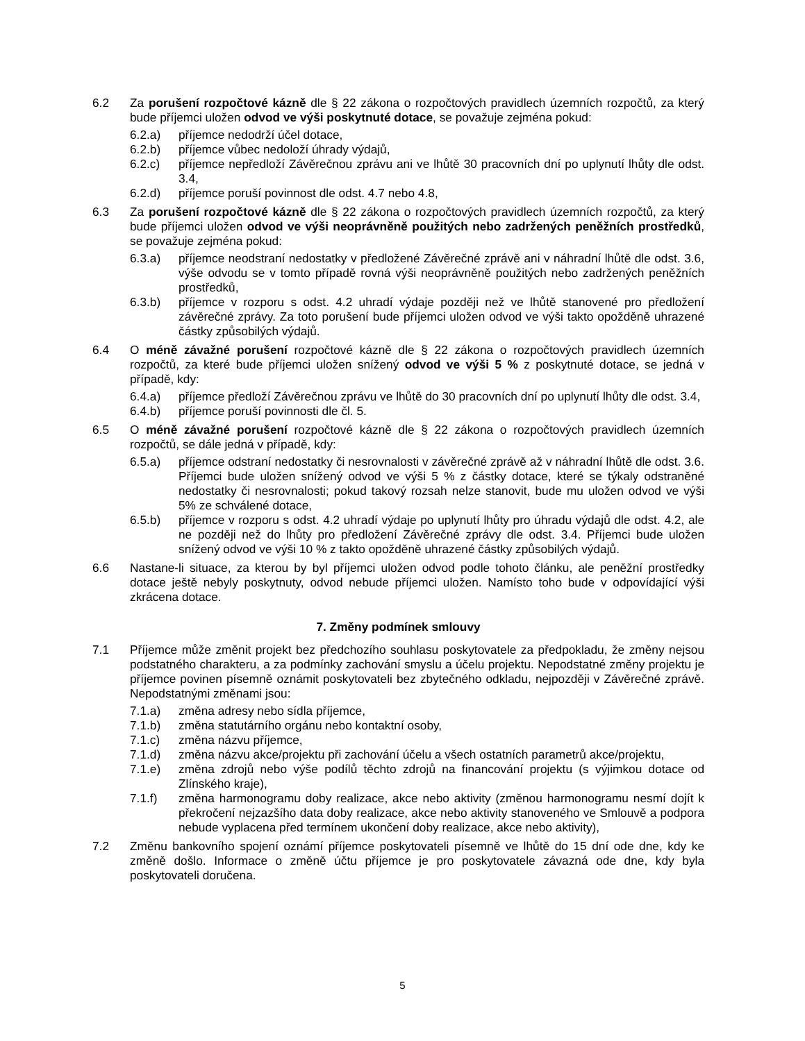6.2 Za porušení rozpočtové kázně dle § 22 zákona o rozpočtových pravidlech územních rozpočtů, za který bude příjemci uložen odvod ve výši poskytnuté dotace, se považuje zejména pokud:
6.2.a) příjemce nedodrží účel dotace,
6.2.b) příjemce vůbec nedoloží úhrady výdajů,
6.2.c) příjemce nepředloží Závěrečnou zprávu ani ve lhůtě 30 pracovních dní po uplynutí lhůty dle odst. 3.4,
6.2.d) příjemce poruší povinnost dle odst. 4.7 nebo 4.8,
6.3 Za porušení rozpočtové kázně dle § 22 zákona o rozpočtových pravidlech územních rozpočtů, za který bude příjemci uložen odvod ve výši neoprávněně použitých nebo zadržených peněžních prostředků, se považuje zejména pokud:
6.3.a) příjemce neodstraní nedostatky v předložené Závěrečné zprávě ani v náhradní lhůtě dle odst. 3.6, výše odvodu se v tomto případě rovná výši neoprávněně použitých nebo zadržených peněžních prostředků,
6.3.b) příjemce v rozporu s odst. 4.2 uhradí výdaje později než ve lhůtě stanovené pro předložení závěrečné zprávy. Za toto porušení bude příjemci uložen odvod ve výši takto opožděně uhrazené částky způsobilých výdajů.
6.4 O méně závažné porušení rozpočtové kázně dle § 22 zákona o rozpočtových pravidlech územních rozpočtů, za které bude příjemci uložen snížený odvod ve výši 5 % z poskytnuté dotace, se jedná v případě, kdy:
6.4.a) příjemce předloží Závěrečnou zprávu ve lhůtě do 30 pracovních dní po uplynutí lhůty dle odst. 3.4,
6.4.b) příjemce poruší povinnosti dle čl. 5.
6.5 O méně závažné porušení rozpočtové kázně dle § 22 zákona o rozpočtových pravidlech územních rozpočtů, se dále jedná v případě, kdy:
6.5.a) příjemce odstraní nedostatky či nesrovnalosti v závěrečné zprávě až v náhradní lhůtě dle odst. 3.6. Příjemci bude uložen snížený odvod ve výši 5 % z částky dotace, které se týkaly odstraněné nedostatky či nesrovnalosti; pokud takový rozsah nelze stanovit, bude mu uložen odvod ve výši 5% ze schválené dotace,
6.5.b) příjemce v rozporu s odst. 4.2 uhradí výdaje po uplynutí lhůty pro úhradu výdajů dle odst. 4.2, ale ne později než do lhůty pro předložení Závěrečné zprávy dle odst. 3.4. Příjemci bude uložen snížený odvod ve výši 10 % z takto opožděně uhrazené částky způsobilých výdajů.
6.6 Nastane-li situace, za kterou by byl příjemci uložen odvod podle tohoto článku, ale peněžní prostředky dotace ještě nebyly poskytnuty, odvod nebude příjemci uložen. Namísto toho bude v odpovídající výši zkrácena dotace.
7. Změny podmínek smlouvy
7.1 Příjemce může změnit projekt bez předchozího souhlasu poskytovatele za předpokladu, že změny nejsou podstatného charakteru, a za podmínky zachování smyslu a účelu projektu. Nepodstatné změny projektu je příjemce povinen písemně oznámit poskytovateli bez zbytečného odkladu, nejpozději v Závěrečné zprávě. Nepodstatnými změnami jsou:
7.1.a) změna adresy nebo sídla příjemce,
7.1.b) změna statutárního orgánu nebo kontaktní osoby,
7.1.c) změna názvu příjemce,
7.1.d) změna názvu akce/projektu při zachování účelu a všech ostatních parametrů akce/projektu,
7.1.e) změna zdrojů nebo výše podílů těchto zdrojů na financování projektu (s výjimkou dotace od Zlínského kraje),
7.1.f) změna harmonogramu doby realizace, akce nebo aktivity (změnou harmonogramu nesmí dojít k překročení nejzazšího data doby realizace, akce nebo aktivity stanoveného ve Smlouvě a podpora nebude vyplacena před termínem ukončení doby realizace, akce nebo aktivity),
7.2 Změnu bankovního spojení oznámí příjemce poskytovateli písemně ve lhůtě do 15 dní ode dne, kdy ke změně došlo. Informace o změně účtu příjemce je pro poskytovatele závazná ode dne, kdy byla poskytovateli doručena.
5